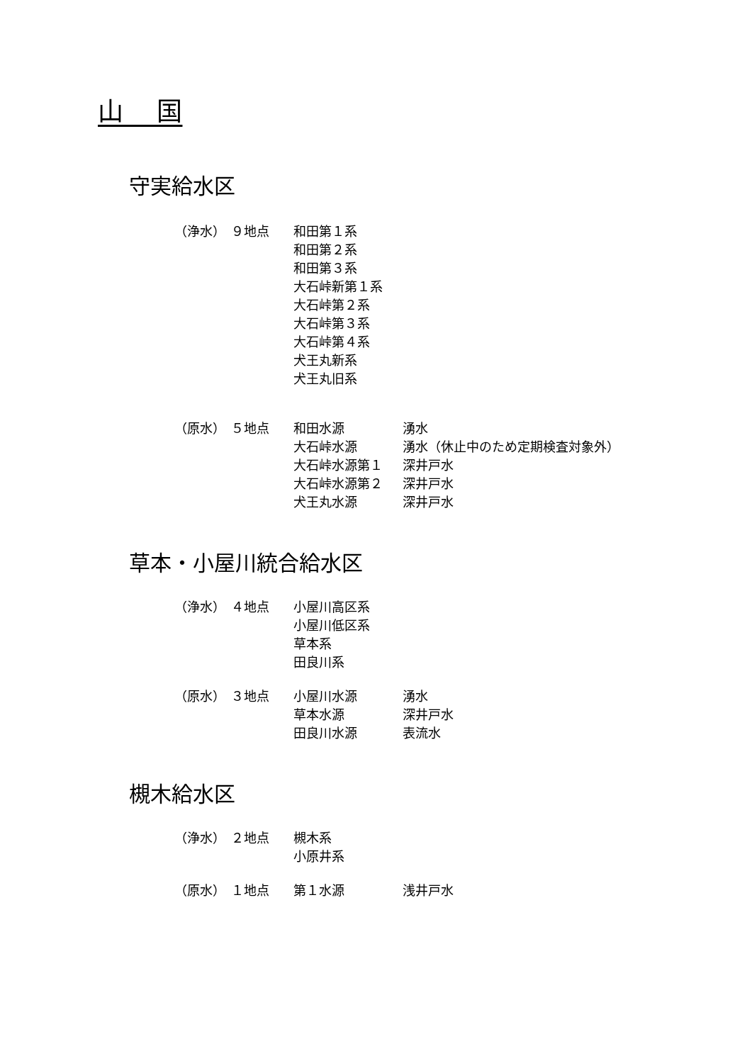山　 国
守実給水区
| （浄水） | ９地点 | 和田第１系 | |
| | | 和田第２系 | |
| | | 和田第３系 | |
| | | 大石峠新第１系 | |
| | | 大石峠第２系 | |
| | | 大石峠第３系 | |
| | | 大石峠第４系 | |
| | | 犬王丸新系 | |
| | | 犬王丸旧系 | |
| （原水） | ５地点 | 和田水源 | 湧水 |
| | | 大石峠水源 | 湧水（休止中のため定期検査対象外） |
| | | 大石峠水源第１ | 深井戸水 |
| | | 大石峠水源第２ | 深井戸水 |
| | | 犬王丸水源 | 深井戸水 |
草本・小屋川統合給水区
| （浄水） | ４地点 | 小屋川高区系 | |
| | | 小屋川低区系 | |
| | | 草本系 | |
| | | 田良川系 | |
| （原水） | ３地点 | 小屋川水源 | 湧水 |
| | | 草本水源 | 深井戸水 |
| | | 田良川水源 | 表流水 |
槻木給水区
| （浄水） | ２地点 | 槻木系 | |
| | | 小原井系 | |
| （原水） | １地点 | 第１水源 | 浅井戸水 |